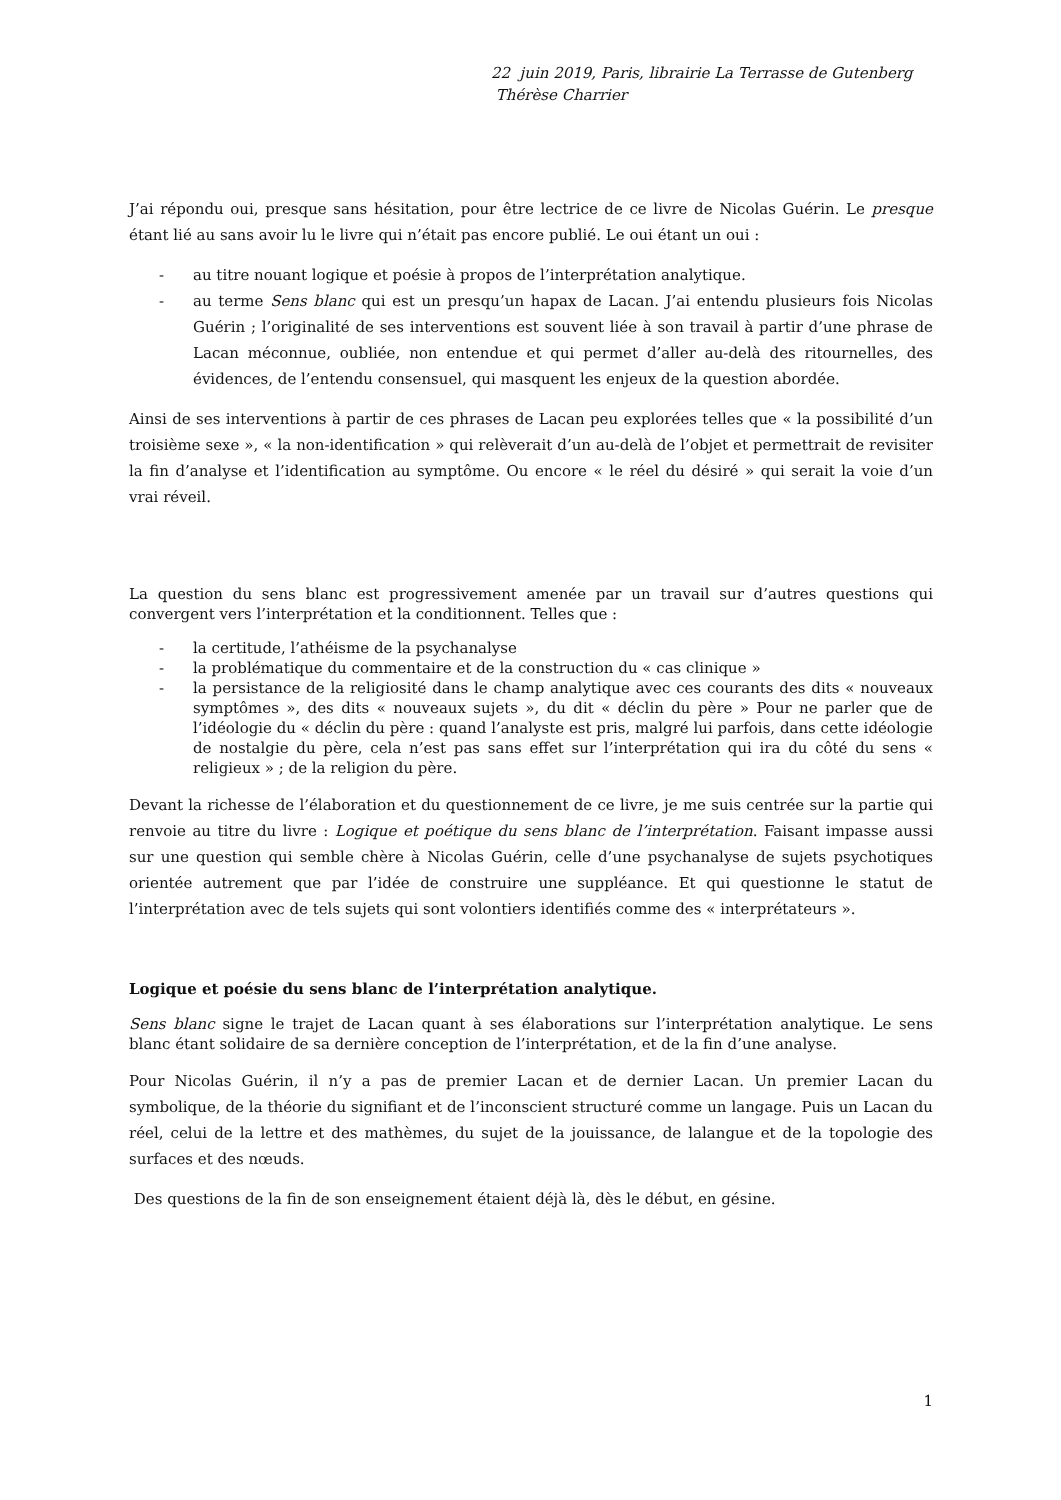22 juin 2019, Paris, librairie La Terrasse de Gutenberg
Thérèse Charrier
J’ai répondu oui, presque sans hésitation, pour être lectrice de ce livre de Nicolas Guérin. Le presque étant lié au sans avoir lu le livre qui n’était pas encore publié. Le oui étant un oui :
- au titre nouant logique et poésie à propos de l’interprétation analytique.
- au terme Sens blanc qui est un presqu’un hapax de Lacan. J’ai entendu plusieurs fois Nicolas Guérin ; l’originalité de ses interventions est souvent liée à son travail à partir d’une phrase de Lacan méconnue, oubliée, non entendue et qui permet d’aller au-delà des ritournelles, des évidences, de l’entendu consensuel, qui masquent les enjeux de la question abordée.
Ainsi de ses interventions à partir de ces phrases de Lacan peu explorées telles que « la possibilité d’un troisième sexe », « la non-identification » qui relèverait d’un au-delà de l’objet et permettrait de revisiter la fin d’analyse et l’identification au symptôme. Ou encore « le réel du désiré » qui serait la voie d’un vrai réveil.
La question du sens blanc est progressivement amenée par un travail sur d’autres questions qui convergent vers l’interprétation et la conditionnent. Telles que :
- la certitude, l’athéisme de la psychanalyse
- la problématique du commentaire et de la construction du « cas clinique »
- la persistance de la religiosité dans le champ analytique avec ces courants des dits « nouveaux symptômes », des dits « nouveaux sujets », du dit « déclin du père » Pour ne parler que de l’idéologie du « déclin du père : quand l’analyste est pris, malgré lui parfois, dans cette idéologie de nostalgie du père, cela n’est pas sans effet sur l’interprétation qui ira du côté du sens « religieux » ; de la religion du père.
Devant la richesse de l’élaboration et du questionnement de ce livre, je me suis centrée sur la partie qui renvoie au titre du livre : Logique et poétique du sens blanc de l’interprétation. Faisant impasse aussi sur une question qui semble chère à Nicolas Guérin, celle d’une psychanalyse de sujets psychotiques orientée autrement que par l’idée de construire une suppléance. Et qui questionne le statut de l’interprétation avec de tels sujets qui sont volontiers identifiés comme des « interprétateurs ».
Logique et poésie du sens blanc de l’interprétation analytique.
Sens blanc signe le trajet de Lacan quant à ses élaborations sur l’interprétation analytique. Le sens blanc étant solidaire de sa dernière conception de l’interprétation, et de la fin d’une analyse.
Pour Nicolas Guérin, il n’y a pas de premier Lacan et de dernier Lacan. Un premier Lacan du symbolique, de la théorie du signifiant et de l’inconscient structuré comme un langage. Puis un Lacan du réel, celui de la lettre et des mathèmes, du sujet de la jouissance, de lalangue et de la topologie des surfaces et des nœuds.
Des questions de la fin de son enseignement étaient déjà là, dès le début, en gésine.
1